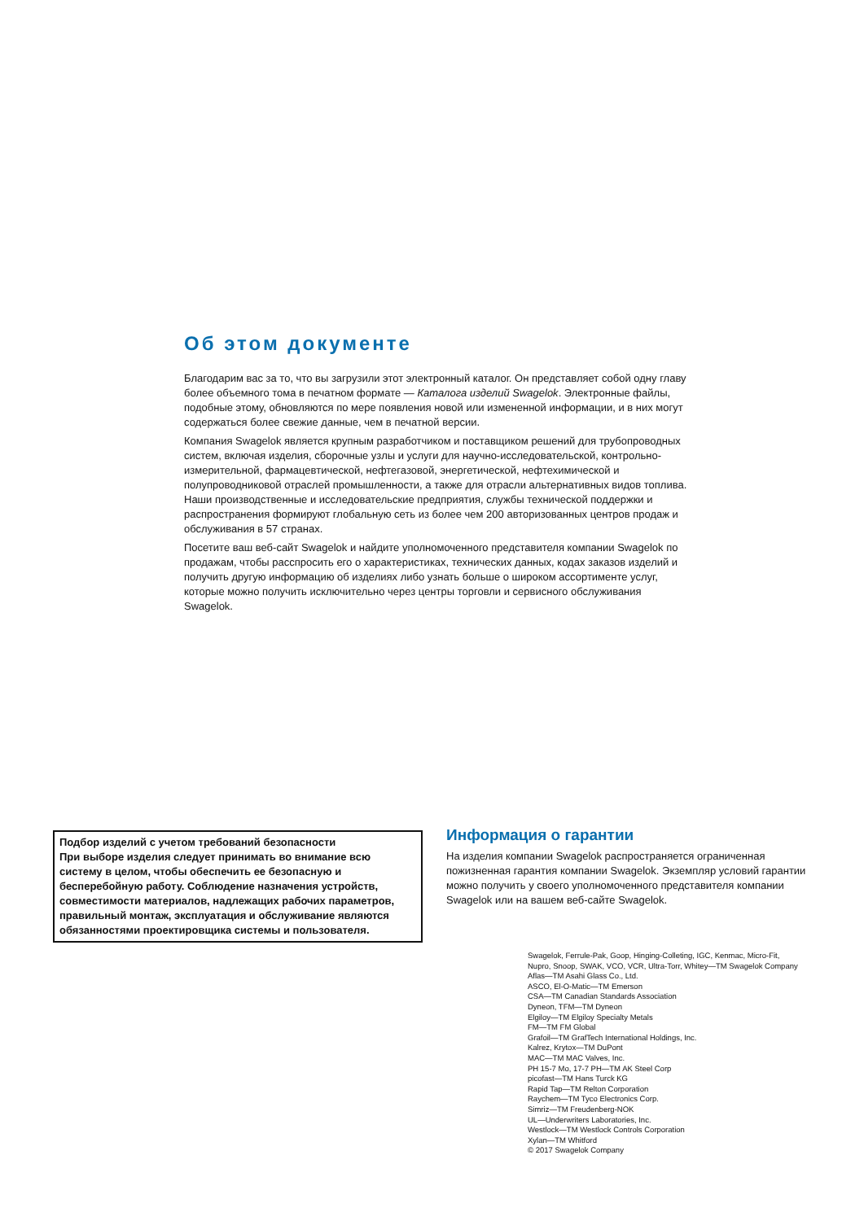Об этом документе
Благодарим вас за то, что вы загрузили этот электронный каталог. Он представляет собой одну главу более объемного тома в печатном формате — Каталога изделий Swagelok. Электронные файлы, подобные этому, обновляются по мере появления новой или измененной информации, и в них могут содержаться более свежие данные, чем в печатной версии.
Компания Swagelok является крупным разработчиком и поставщиком решений для трубопроводных систем, включая изделия, сборочные узлы и услуги для научно-исследовательской, контрольно-измерительной, фармацевтической, нефтегазовой, энергетической, нефтехимической и полупроводниковой отраслей промышленности, а также для отрасли альтернативных видов топлива. Наши производственные и исследовательские предприятия, службы технической поддержки и распространения формируют глобальную сеть из более чем 200 авторизованных центров продаж и обслуживания в 57 странах.
Посетите ваш веб-сайт Swagelok и найдите уполномоченного представителя компании Swagelok по продажам, чтобы расспросить его о характеристиках, технических данных, кодах заказов изделий и получить другую информацию об изделиях либо узнать больше о широком ассортименте услуг, которые можно получить исключительно через центры торговли и сервисного обслуживания Swagelok.
Подбор изделий с учетом требований безопасности
При выборе изделия следует принимать во внимание всю систему в целом, чтобы обеспечить ее безопасную и бесперебойную работу. Соблюдение назначения устройств, совместимости материалов, надлежащих рабочих параметров, правильный монтаж, эксплуатация и обслуживание являются обязанностями проектировщика системы и пользователя.
Информация о гарантии
На изделия компании Swagelok распространяется ограниченная пожизненная гарантия компании Swagelok. Экземпляр условий гарантии можно получить у своего уполномоченного представителя компании Swagelok или на вашем веб-сайте Swagelok.
Swagelok, Ferrule-Pak, Goop, Hinging-Colleting, IGC, Kenmac, Micro-Fit,
Nupro, Snoop, SWAK, VCO, VCR, Ultra-Torr, Whitey—TM Swagelok Company
Aflas—TM Asahi Glass Co., Ltd.
ASCO, El-O-Matic—TM Emerson
CSA—TM Canadian Standards Association
Dyneon, TFM—TM Dyneon
Elgiloy—TM Elgiloy Specialty Metals
FM—TM FM Global
Grafoil—TM GrafTech International Holdings, Inc.
Kalrez, Krytox—TM DuPont
MAC—TM MAC Valves, Inc.
PH 15-7 Mo, 17-7 PH—TM AK Steel Corp
picofast—TM Hans Turck KG
Rapid Tap—TM Relton Corporation
Raychem—TM Tyco Electronics Corp.
Simriz—TM Freudenberg-NOK
UL—Underwriters Laboratories, Inc.
Westlock—TM Westlock Controls Corporation
Xylan—TM Whitford
© 2017 Swagelok Company